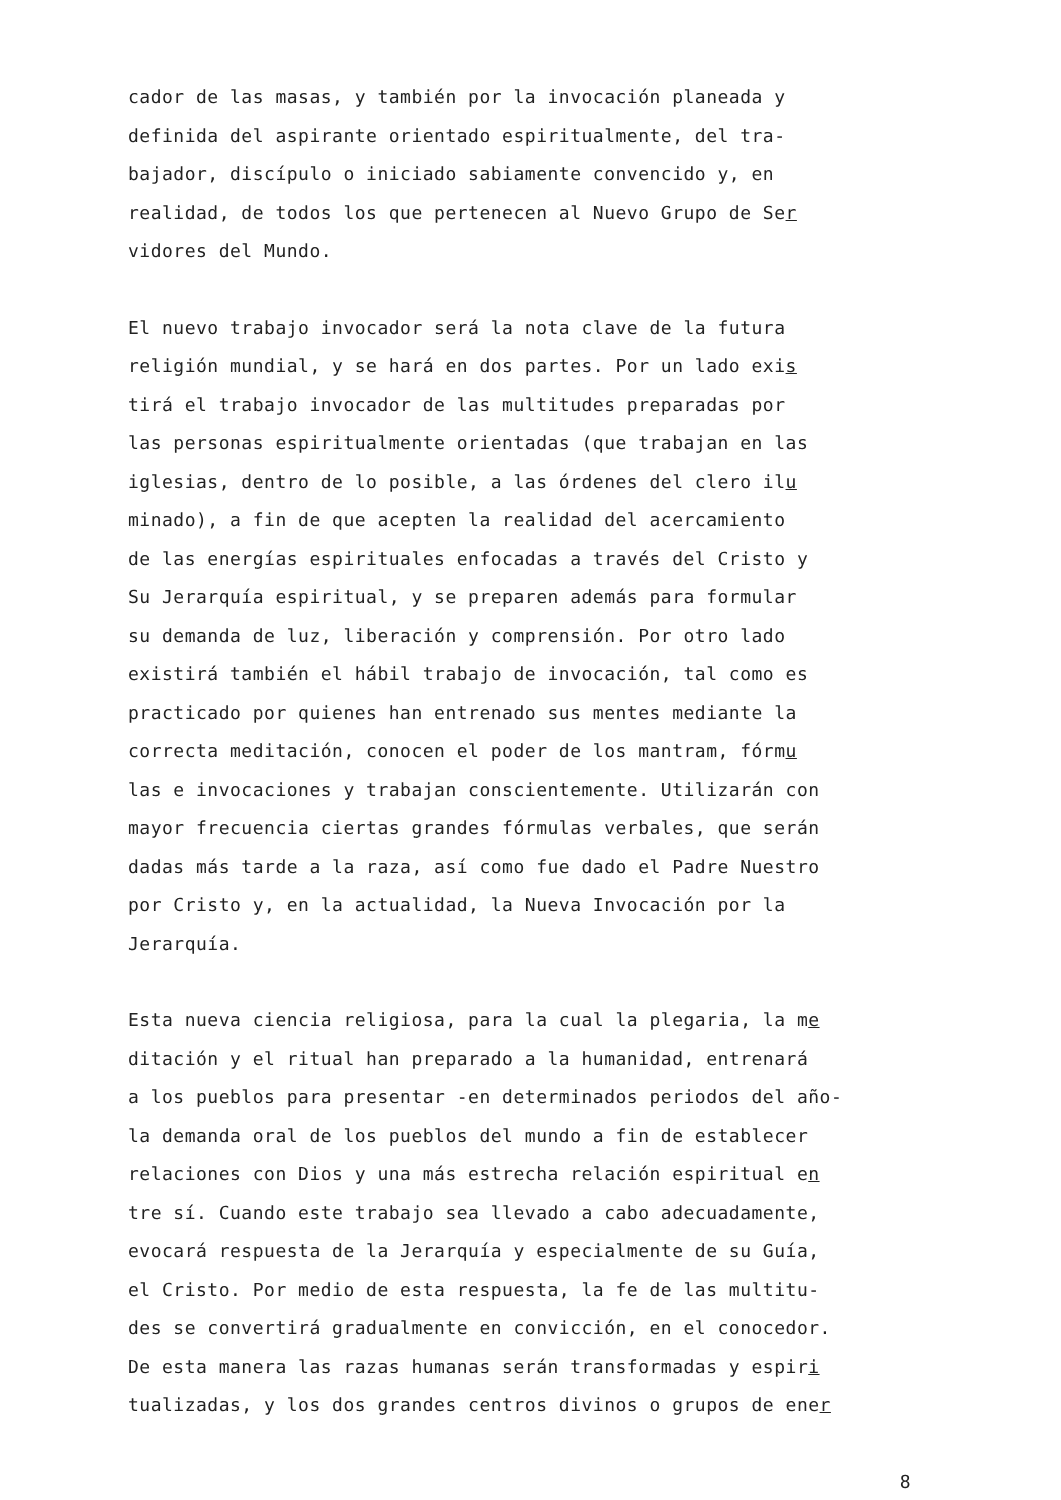cador de las masas, y también por la invocación planeada y
definida del aspirante orientado espiritualmente, del tra-
bajador, discípulo o iniciado sabiamente convencido y, en
realidad, de todos los que pertenecen al Nuevo Grupo de Ser
vidores del Mundo.
El nuevo trabajo invocador será la nota clave de la futura
religión mundial, y se hará en dos partes. Por un lado exis
tirá el trabajo invocador de las multitudes preparadas por
las personas espiritualmente orientadas (que trabajan en las
iglesias, dentro de lo posible, a las órdenes del clero ilu
minado), a fin de que acepten la realidad del acercamiento
de las energías espirituales enfocadas a través del Cristo y
Su Jerarquía espiritual, y se preparen además para formular
su demanda de luz, liberación y comprensión. Por otro lado
existirá también el hábil trabajo de invocación, tal como es
practicado por quienes han entrenado sus mentes mediante la
correcta meditación, conocen el poder de los mantram, fórmu
las e invocaciones y trabajan conscientemente. Utilizarán con
mayor frecuencia ciertas grandes fórmulas verbales, que serán
dadas más tarde a la raza, así como fue dado el Padre Nuestro
por Cristo y, en la actualidad, la Nueva Invocación por la
Jerarquía.
Esta nueva ciencia religiosa, para la cual la plegaria, la me
ditación y el ritual han preparado a la humanidad, entrenará
a los pueblos para presentar -en determinados periodos del año-
la demanda oral de los pueblos del mundo a fin de establecer
relaciones con Dios y una más estrecha relación espiritual en
tre sí. Cuando este trabajo sea llevado a cabo adecuadamente,
evocará respuesta de la Jerarquía y especialmente de su Guía,
el Cristo. Por medio de esta respuesta, la fe de las multitu-
des se convertirá gradualmente en convicción, en el conocedor.
De esta manera las razas humanas serán transformadas y espiri
tualizadas, y los dos grandes centros divinos o grupos de ener
8